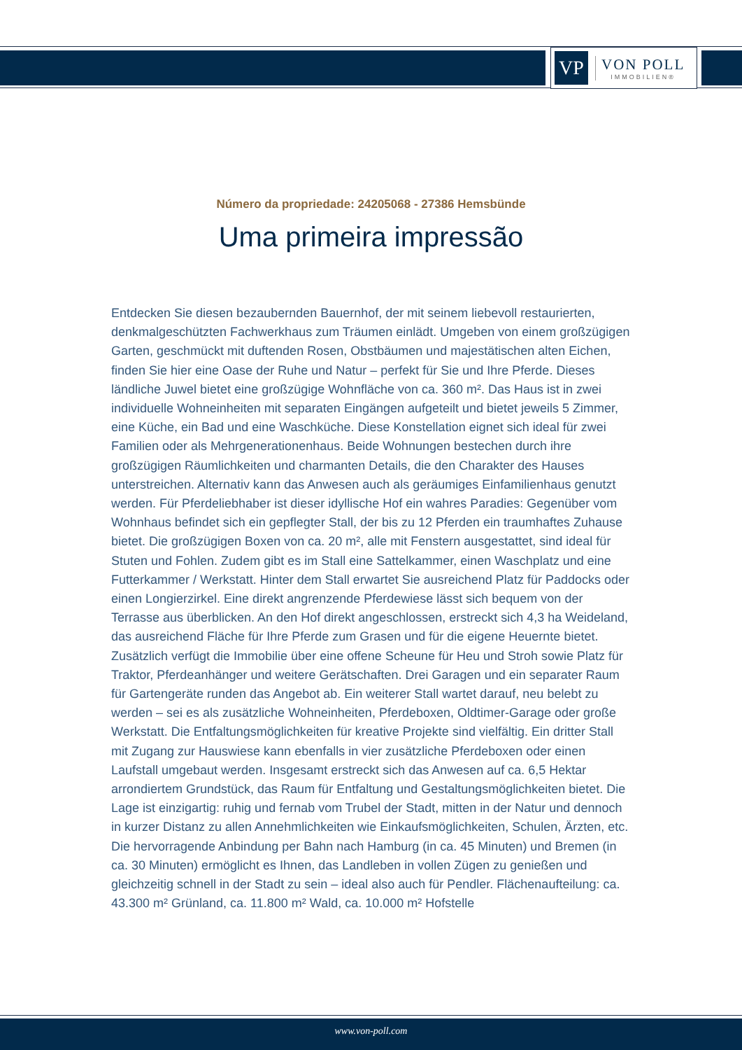VP
VON POLL
IMMOBILIEN®
Número da propriedade: 24205068 - 27386 Hemsbünde
Uma primeira impressão
Entdecken Sie diesen bezaubernden Bauernhof, der mit seinem liebevoll restaurierten, denkmalgeschützten Fachwerkhaus zum Träumen einlädt. Umgeben von einem großzügigen Garten, geschmückt mit duftenden Rosen, Obstbäumen und majestätischen alten Eichen, finden Sie hier eine Oase der Ruhe und Natur – perfekt für Sie und Ihre Pferde. Dieses ländliche Juwel bietet eine großzügige Wohnfläche von ca. 360 m². Das Haus ist in zwei individuelle Wohneinheiten mit separaten Eingängen aufgeteilt und bietet jeweils 5 Zimmer, eine Küche, ein Bad und eine Waschküche. Diese Konstellation eignet sich ideal für zwei Familien oder als Mehrgenerationenhaus. Beide Wohnungen bestechen durch ihre großzügigen Räumlichkeiten und charmanten Details, die den Charakter des Hauses unterstreichen. Alternativ kann das Anwesen auch als geräumiges Einfamilienhaus genutzt werden. Für Pferdeliebhaber ist dieser idyllische Hof ein wahres Paradies: Gegenüber vom Wohnhaus befindet sich ein gepflegter Stall, der bis zu 12 Pferden ein traumhaftes Zuhause bietet. Die großzügigen Boxen von ca. 20 m², alle mit Fenstern ausgestattet, sind ideal für Stuten und Fohlen. Zudem gibt es im Stall eine Sattelkammer, einen Waschplatz und eine Futterkammer / Werkstatt. Hinter dem Stall erwartet Sie ausreichend Platz für Paddocks oder einen Longierzirkel. Eine direkt angrenzende Pferdewiese lässt sich bequem von der Terrasse aus überblicken. An den Hof direkt angeschlossen, erstreckt sich 4,3 ha Weideland, das ausreichend Fläche für Ihre Pferde zum Grasen und für die eigene Heuernte bietet. Zusätzlich verfügt die Immobilie über eine offene Scheune für Heu und Stroh sowie Platz für Traktor, Pferdeanhänger und weitere Gerätschaften. Drei Garagen und ein separater Raum für Gartengeräte runden das Angebot ab. Ein weiterer Stall wartet darauf, neu belebt zu werden – sei es als zusätzliche Wohneinheiten, Pferdeboxen, Oldtimer-Garage oder große Werkstatt. Die Entfaltungsmöglichkeiten für kreative Projekte sind vielfältig. Ein dritter Stall mit Zugang zur Hauswiese kann ebenfalls in vier zusätzliche Pferdeboxen oder einen Laufstall umgebaut werden. Insgesamt erstreckt sich das Anwesen auf ca. 6,5 Hektar arrondiertem Grundstück, das Raum für Entfaltung und Gestaltungsmöglichkeiten bietet. Die Lage ist einzigartig: ruhig und fernab vom Trubel der Stadt, mitten in der Natur und dennoch in kurzer Distanz zu allen Annehmlichkeiten wie Einkaufsmöglichkeiten, Schulen, Ärzten, etc. Die hervorragende Anbindung per Bahn nach Hamburg (in ca. 45 Minuten) und Bremen (in ca. 30 Minuten) ermöglicht es Ihnen, das Landleben in vollen Zügen zu genießen und gleichzeitig schnell in der Stadt zu sein – ideal also auch für Pendler. Flächenaufteilung: ca. 43.300 m² Grünland, ca. 11.800 m² Wald, ca. 10.000 m² Hofstelle
www.von-poll.com